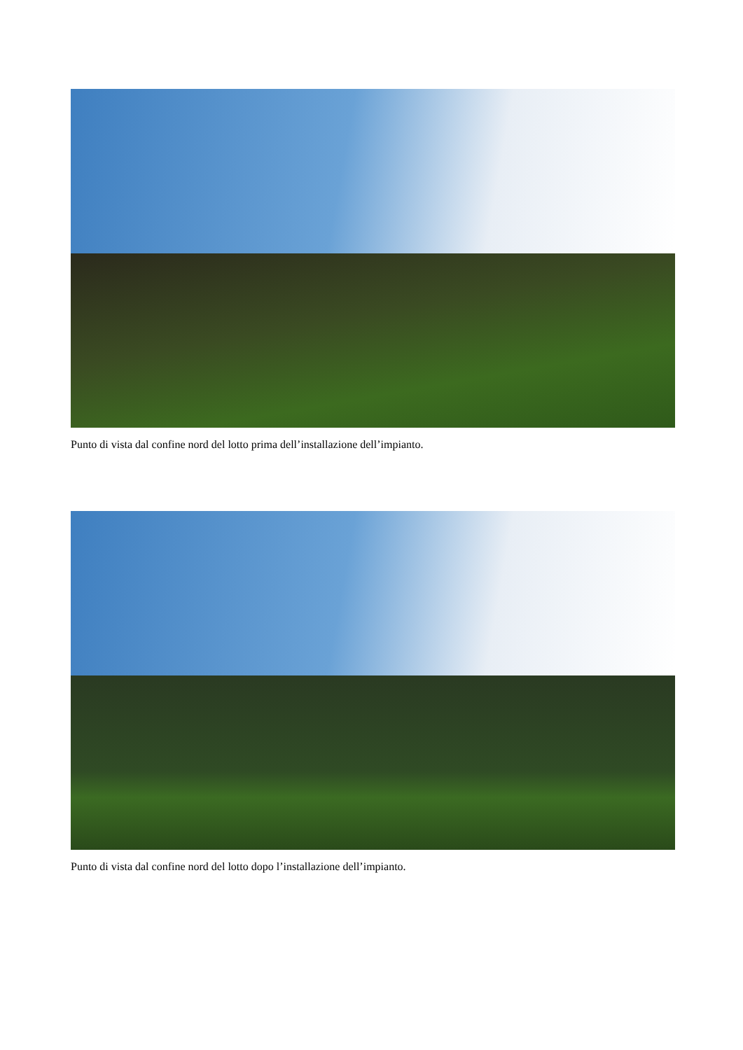Punto di vista dal confine nord del lotto prima dell’installazione dell’impianto.
Punto di vista dal confine nord del lotto dopo l’installazione dell’impianto.